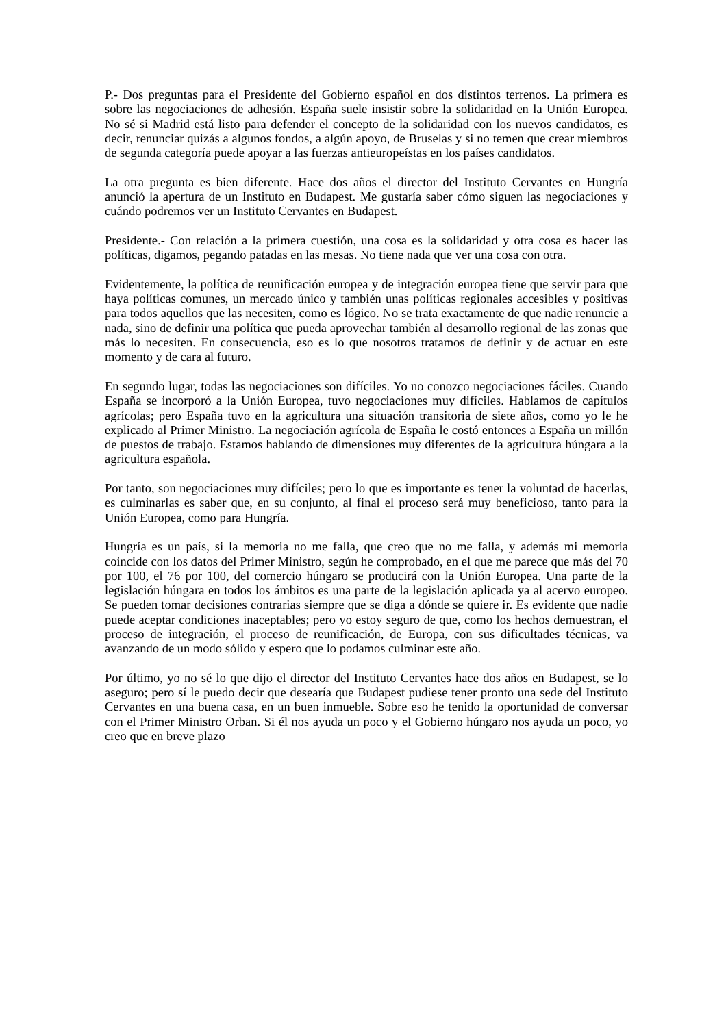P.- Dos preguntas para el Presidente del Gobierno español en dos distintos terrenos. La primera es sobre las negociaciones de adhesión. España suele insistir sobre la solidaridad en la Unión Europea. No sé si Madrid está listo para defender el concepto de la solidaridad con los nuevos candidatos, es decir, renunciar quizás a algunos fondos, a algún apoyo, de Bruselas y si no temen que crear miembros de segunda categoría puede apoyar a las fuerzas antieuropeístas en los países candidatos.
La otra pregunta es bien diferente. Hace dos años el director del Instituto Cervantes en Hungría anunció la apertura de un Instituto en Budapest. Me gustaría saber cómo siguen las negociaciones y cuándo podremos ver un Instituto Cervantes en Budapest.
Presidente.- Con relación a la primera cuestión, una cosa es la solidaridad y otra cosa es hacer las políticas, digamos, pegando patadas en las mesas. No tiene nada que ver una cosa con otra.
Evidentemente, la política de reunificación europea y de integración europea tiene que servir para que haya políticas comunes, un mercado único y también unas políticas regionales accesibles y positivas para todos aquellos que las necesiten, como es lógico. No se trata exactamente de que nadie renuncie a nada, sino de definir una política que pueda aprovechar también al desarrollo regional de las zonas que más lo necesiten. En consecuencia, eso es lo que nosotros tratamos de definir y de actuar en este momento y de cara al futuro.
En segundo lugar, todas las negociaciones son difíciles. Yo no conozco negociaciones fáciles. Cuando España se incorporó a la Unión Europea, tuvo negociaciones muy difíciles. Hablamos de capítulos agrícolas; pero España tuvo en la agricultura una situación transitoria de siete años, como yo le he explicado al Primer Ministro. La negociación agrícola de España le costó entonces a España un millón de puestos de trabajo. Estamos hablando de dimensiones muy diferentes de la agricultura húngara a la agricultura española.
Por tanto, son negociaciones muy difíciles; pero lo que es importante es tener la voluntad de hacerlas, es culminarlas es saber que, en su conjunto, al final el proceso será muy beneficioso, tanto para la Unión Europea, como para Hungría.
Hungría es un país, si la memoria no me falla, que creo que no me falla, y además mi memoria coincide con los datos del Primer Ministro, según he comprobado, en el que me parece que más del 70 por 100, el 76 por 100, del comercio húngaro se producirá con la Unión Europea. Una parte de la legislación húngara en todos los ámbitos es una parte de la legislación aplicada ya al acervo europeo. Se pueden tomar decisiones contrarias siempre que se diga a dónde se quiere ir. Es evidente que nadie puede aceptar condiciones inaceptables; pero yo estoy seguro de que, como los hechos demuestran, el proceso de integración, el proceso de reunificación, de Europa, con sus dificultades técnicas, va avanzando de un modo sólido y espero que lo podamos culminar este año.
Por último, yo no sé lo que dijo el director del Instituto Cervantes hace dos años en Budapest, se lo aseguro; pero sí le puedo decir que desearía que Budapest pudiese tener pronto una sede del Instituto Cervantes en una buena casa, en un buen inmueble. Sobre eso he tenido la oportunidad de conversar con el Primer Ministro Orban. Si él nos ayuda un poco y el Gobierno húngaro nos ayuda un poco, yo creo que en breve plazo